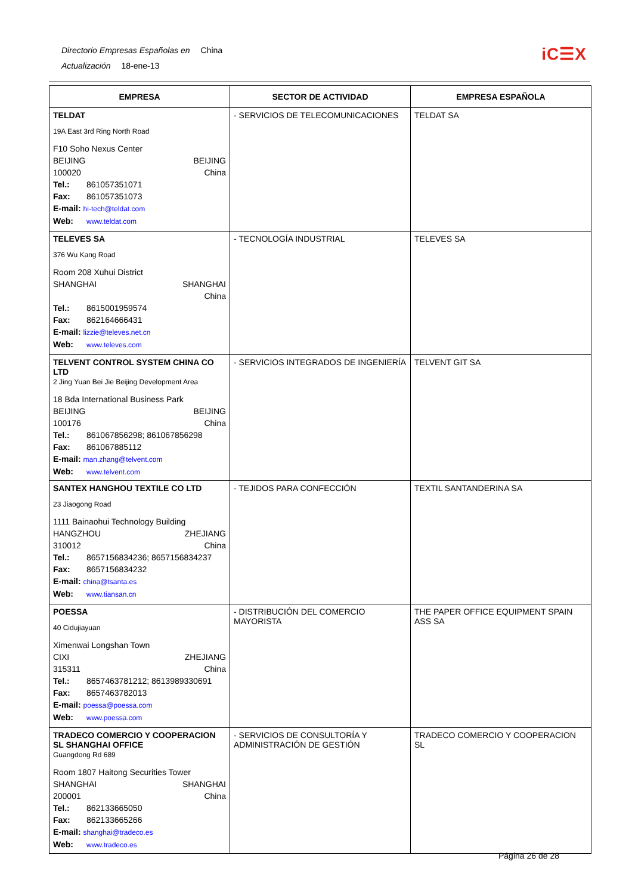Directorio Empresas Españolas en China
Actualización 18-ene-13
iC☰X
| EMPRESA | SECTOR DE ACTIVIDAD | EMPRESA ESPAÑOLA |
| --- | --- | --- |
| TELDAT 19A East 3rd Ring North Road F10 Soho Nexus Center BEIJING BEIJING 100020 China Tel.: 861057351071 Fax: 861057351073 E-mail: hi-tech@teldat.com Web: www.teldat.com | - SERVICIOS DE TELECOMUNICACIONES | TELDAT SA |
| TELEVES SA 376 Wu Kang Road Room 208 Xuhui District SHANGHAI SHANGHAI China Tel.: 8615001959574 Fax: 862164666431 E-mail: lizzie@televes.net.cn Web: www.televes.com | - TECNOLOGÍA INDUSTRIAL | TELEVES SA |
| TELVENT CONTROL SYSTEM CHINA CO LTD 2 Jing Yuan Bei Jie Beijing Development Area 18 Bda International Business Park BEIJING BEIJING 100176 China Tel.: 861067856298; 861067856298 Fax: 861067885112 E-mail: man.zhang@telvent.com Web: www.telvent.com | - SERVICIOS INTEGRADOS DE INGENIERÍA | TELVENT GIT SA |
| SANTEX HANGHOU TEXTILE CO LTD 23 Jiaogong Road 1111 Bainaohui Technology Building HANGZHOU ZHEJIANG 310012 China Tel.: 8657156834236; 8657156834237 Fax: 8657156834232 E-mail: china@tsanta.es Web: www.tiansan.cn | - TEJIDOS PARA CONFECCIÓN | TEXTIL SANTANDERINA SA |
| POESSA 40 Cidujiayuan Ximenwai Longshan Town CIXI ZHEJIANG 315311 China Tel.: 8657463781212; 8613989330691 Fax: 8657463782013 E-mail: poessa@poessa.com Web: www.poessa.com | - DISTRIBUCIÓN DEL COMERCIO MAYORISTA | THE PAPER OFFICE EQUIPMENT SPAIN ASS SA |
| TRADECO COMERCIO Y COOPERACION SL SHANGHAI OFFICE Guangdong Rd 689 Room 1807 Haitong Securities Tower SHANGHAI SHANGHAI 200001 China Tel.: 862133665050 Fax: 862133665266 E-mail: shanghai@tradeco.es Web: www.tradeco.es | - SERVICIOS DE CONSULTORÍA Y ADMINISTRACIÓN DE GESTIÓN | TRADECO COMERCIO Y COOPERACION SL |
Página 26 de 28